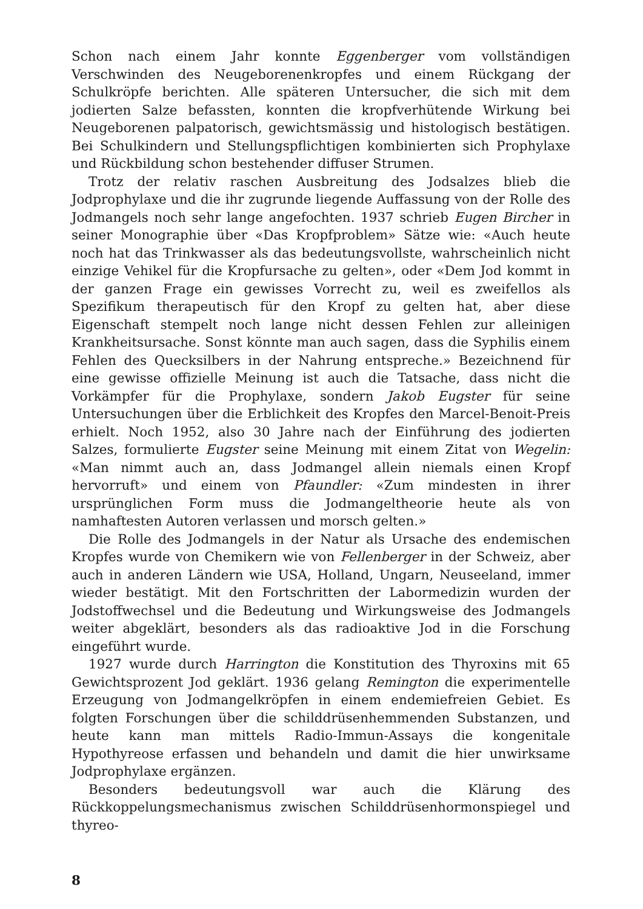Schon nach einem Jahr konnte Eggenberger vom vollständigen Verschwinden des Neugeborenenkropfes und einem Rückgang der Schulkröpfe berichten. Alle späteren Untersucher, die sich mit dem jodierten Salze befassten, konnten die kropfverhütende Wirkung bei Neugeborenen palpatorisch, gewichtsmässig und histologisch bestätigen. Bei Schulkindern und Stellungspflichtigen kombinierten sich Prophylaxe und Rückbildung schon bestehender diffuser Strumen.
Trotz der relativ raschen Ausbreitung des Jodsalzes blieb die Jodprophylaxe und die ihr zugrunde liegende Auffassung von der Rolle des Jodmangels noch sehr lange angefochten. 1937 schrieb Eugen Bircher in seiner Monographie über «Das Kropfproblem» Sätze wie: «Auch heute noch hat das Trinkwasser als das bedeutungsvollste, wahrscheinlich nicht einzige Vehikel für die Kropfursache zu gelten», oder «Dem Jod kommt in der ganzen Frage ein gewisses Vorrecht zu, weil es zweifellos als Spezifikum therapeutisch für den Kropf zu gelten hat, aber diese Eigenschaft stempelt noch lange nicht dessen Fehlen zur alleinigen Krankheitsursache. Sonst könnte man auch sagen, dass die Syphilis einem Fehlen des Quecksilbers in der Nahrung entspreche.» Bezeichnend für eine gewisse offizielle Meinung ist auch die Tatsache, dass nicht die Vorkämpfer für die Prophylaxe, sondern Jakob Eugster für seine Untersuchungen über die Erblichkeit des Kropfes den Marcel-Benoit-Preis erhielt. Noch 1952, also 30 Jahre nach der Einführung des jodierten Salzes, formulierte Eugster seine Meinung mit einem Zitat von Wegelin: «Man nimmt auch an, dass Jodmangel allein niemals einen Kropf hervorruft» und einem von Pfaundler: «Zum mindesten in ihrer ursprünglichen Form muss die Jodmangeltheorie heute als von namhaftesten Autoren verlassen und morsch gelten.»
Die Rolle des Jodmangels in der Natur als Ursache des endemischen Kropfes wurde von Chemikern wie von Fellenberger in der Schweiz, aber auch in anderen Ländern wie USA, Holland, Ungarn, Neuseeland, immer wieder bestätigt. Mit den Fortschritten der Labormedizin wurden der Jodstoffwechsel und die Bedeutung und Wirkungsweise des Jodmangels weiter abgeklärt, besonders als das radioaktive Jod in die Forschung eingeführt wurde.
1927 wurde durch Harrington die Konstitution des Thyroxins mit 65 Gewichtsprozent Jod geklärt. 1936 gelang Remington die experimentelle Erzeugung von Jodmangelkröpfen in einem endemiefreien Gebiet. Es folgten Forschungen über die schilddrüsenhemmenden Substanzen, und heute kann man mittels Radio-Immun-Assays die kongenitale Hypothyreose erfassen und behandeln und damit die hier unwirksame Jodprophylaxe ergänzen.
Besonders bedeutungsvoll war auch die Klärung des Rückkoppelungsmechanismus zwischen Schilddrüsenhormonspiegel und thyreo-
8